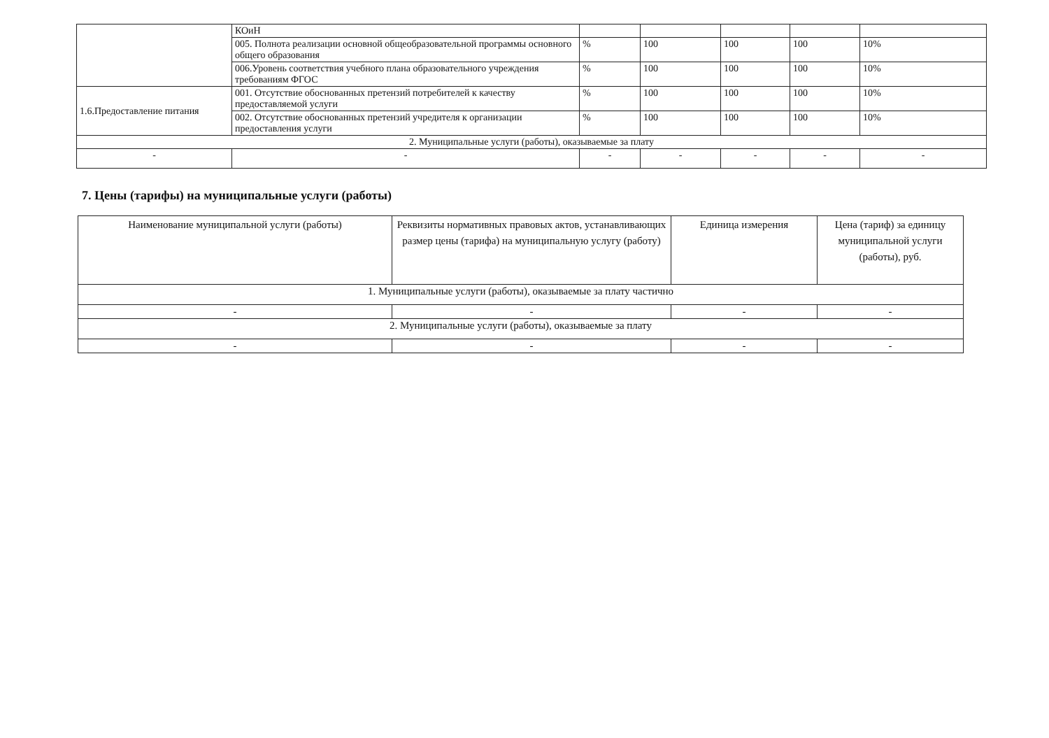| | КОиН | | | | | |
| | 005. Полнота реализации основной общеобразовательной программы основного общего образования | % | 100 | 100 | 100 | 10% |
| | 006.Уровень соответствия учебного плана образовательного учреждения требованиям ФГОС | % | 100 | 100 | 100 | 10% |
| 1.6.Предоставление питания | 001. Отсутствие обоснованных претензий потребителей к качеству предоставляемой услуги | % | 100 | 100 | 100 | 10% |
| | 002. Отсутствие обоснованных претензий учредителя к организации предоставления услуги | % | 100 | 100 | 100 | 10% |
| 2. Муниципальные услуги (работы), оказываемые за плату | | | | | | |
| - | - | - | - | - | - | - |
7. Цены (тарифы) на муниципальные услуги (работы)
| Наименование муниципальной услуги (работы) | Реквизиты нормативных правовых актов, устанавливающих размер цены (тарифа) на муниципальную услугу (работу) | Единица измерения | Цена (тариф) за единицу муниципальной услуги (работы), руб. |
| --- | --- | --- | --- |
| 1. Муниципальные услуги (работы), оказываемые за плату частично | | | |
| - | - | - | - |
| 2. Муниципальные услуги (работы), оказываемые за плату | | | |
| - | - | - | - |